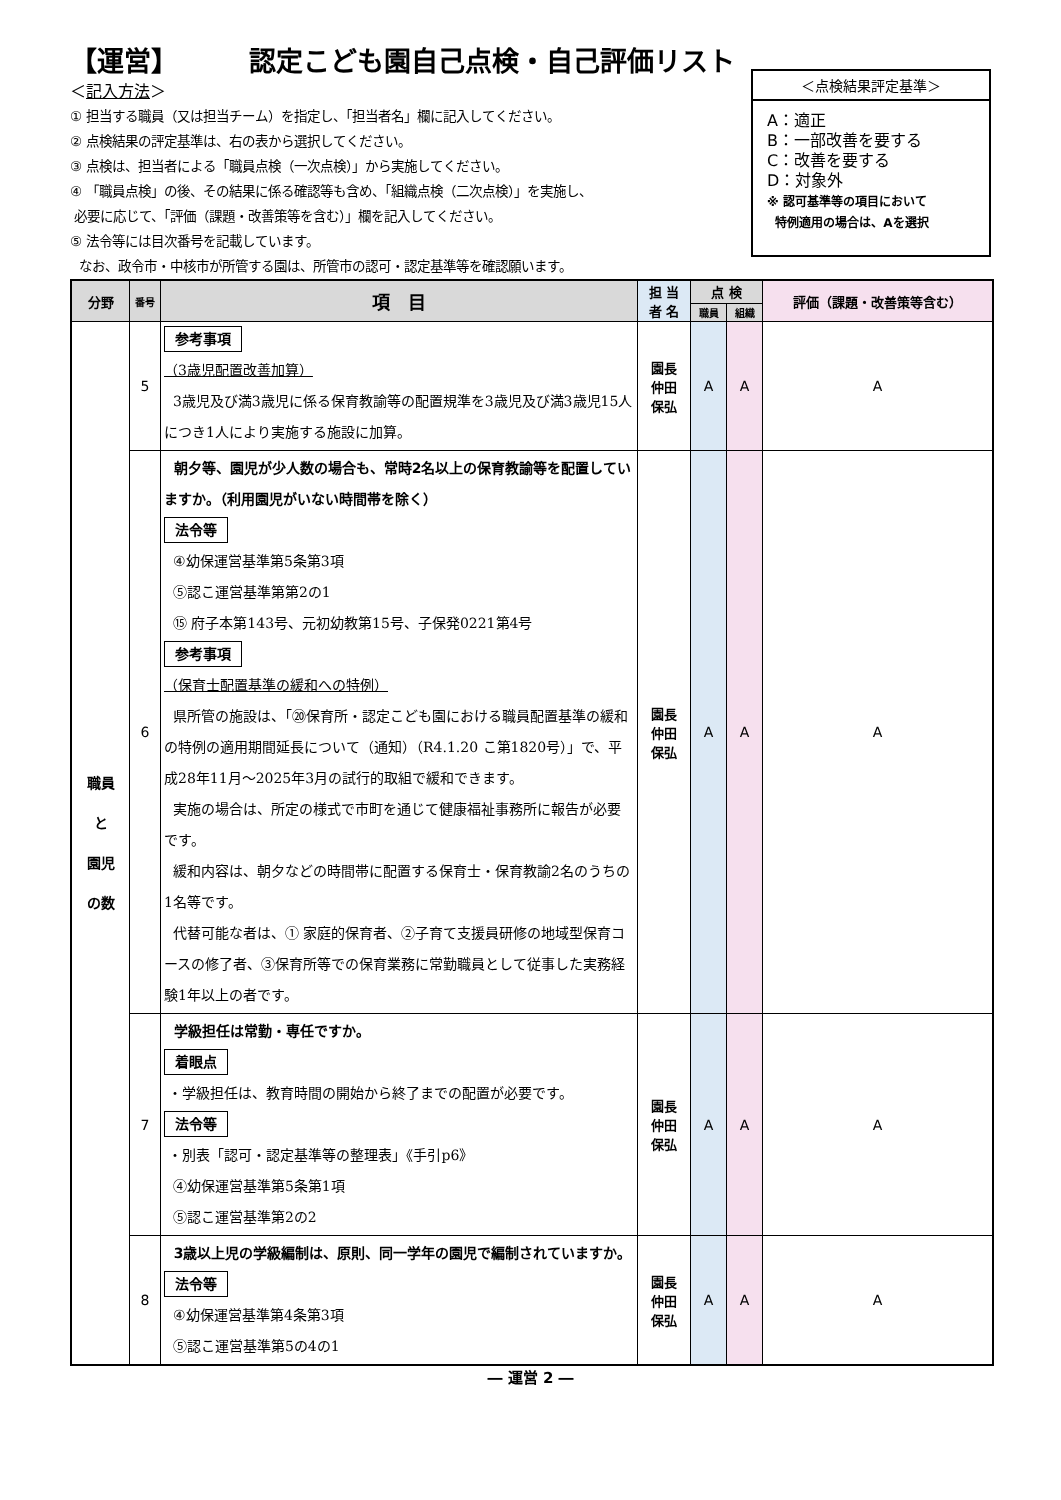【運営】 認定こども園自己点検・自己評価リスト
＜記入方法＞
① 担当する職員（又は担当チーム）を指定し、「担当者名」欄に記入してください。
② 点検結果の評定基準は、右の表から選択してください。
③ 点検は、担当者による「職員点検（一次点検）」から実施してください。
④ 「職員点検」の後、その結果に係る確認等も含め、「組織点検（二次点検）」を実施し、
必要に応じて、「評価（課題・改善策等を含む）」欄を記入してください。
⑤ 法令等には目次番号を記載しています。
なお、政令市・中核市が所管する園は、所管市の認可・認定基準等を確認願います。
＜点検結果評定基準＞
A：適正
B：一部改善を要する
C：改善を要する
D：対象外
※ 認可基準等の項目において
特例適用の場合は、Aを選択
| 分野 | 番号 | 項 目 | 担 当 者 名 | 点 検 | | 評価（課題・改善策等含む） |
| --- | --- | --- | --- | --- | --- | --- |
| | | | | 職員 | 組織 | |
| 職員 と 園児 の数 | 5 | 参考事項 （3歳児配置改善加算） 3歳児及び満3歳児に係る保育教諭等の配置規準を3歳児及び満3歳児15人につき1人により実施する施設に加算。 | 園長 仲田 保弘 | A | A | A |
| | 6 | 朝夕等、園児が少人数の場合も、常時2名以上の保育教諭等を配置していますか。（利用園児がいない時間帯を除く） 法令等 ④幼保運営基準第5条第3項 ⑤認こ運営基準第第2の1 ⑮ 府子本第143号、元初幼教第15号、子保発0221第4号 参考事項 （保育士配置基準の緩和への特例） 県所管の施設は、「⑳保育所・認定こども園における職員配置基準の緩和の特例の適用期間延長について（通知）（R4.1.20 こ第1820号）」で、平成28年11月～2025年3月の試行的取組で緩和できます。 実施の場合は、所定の様式で市町を通じて健康福祉事務所に報告が必要です。 緩和内容は、朝夕などの時間帯に配置する保育士・保育教諭2名のうちの1名等です。 代替可能な者は、① 家庭的保育者、②子育て支援員研修の地域型保育コースの修了者、③保育所等での保育業務に常勤職員として従事した実務経験1年以上の者です。 | 園長 仲田 保弘 | A | A | A |
| | 7 | 学級担任は常勤・専任ですか。 着眼点 ・学級担任は、教育時間の開始から終了までの配置が必要です。 法令等 ・別表「認可・認定基準等の整理表」《手引p6》 ④幼保運営基準第5条第1項 ⑤認こ運営基準第2の2 | 園長 仲田 保弘 | A | A | A |
| | 8 | 3歳以上児の学級編制は、原則、同一学年の園児で編制されていますか。 法令等 ④幼保運営基準第4条第3項 ⑤認こ運営基準第5の4の1 | 園長 仲田 保弘 | A | A | A |
― 運営 2 ―